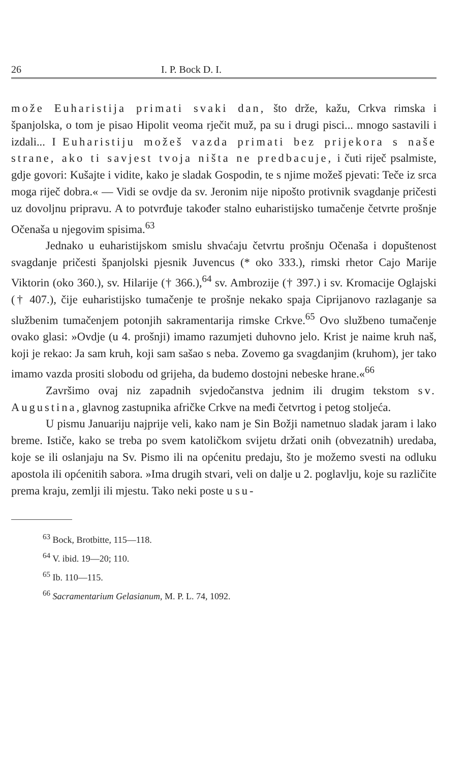26 I. P. Bock D. I.
može Euharistija primati svaki dan, što drže, kažu, Crkva rimska i španjolska, o tom je pisao Hipolit veoma rječit muž, pa su i drugi pisci... mnogo sastavili i izdali... I Euharistiju možeš vazda primati bez prijekora s naše strane, ako ti savjest tvoja ništa ne predbacuje, i čuti riječ psalmiste, gdje govori: Kušajte i vidite, kako je sladak Gospodin, te s njime možeš pjevati: Teče iz srca moga riječ dobra.« — Vidi se ovdje da sv. Jeronim nije nipošto protivnik svagdanje pričesti uz dovoljnu pripravu. A to potvrđuje također stalno euharistijsko tumačenje četvrte prošnje Očenaša u njegovim spisima.<sup>63</sup>
Jednako u euharistijskom smislu shvaćaju četvrtu prošnju Očenaša i dopuštenost svagdanje pričesti španjolski pjesnik Juvencus (* oko 333.), rimski rhetor Cajo Marije Viktorin (oko 360.), sv. Hilarije († 366.),<sup>64</sup> sv. Ambrozije († 397.) i sv. Kromacije Oglajski († 407.), čije euharistijsko tumačenje te prošnje nekako spaja Ciprijanovo razlaganje sa službenim tumačenjem potonjih sakramentarija rimske Crkve.<sup>65</sup> Ovo službeno tumačenje ovako glasi: »Ovdje (u 4. prošnji) imamo razumjeti duhovno jelo. Krist je naime kruh naš, koji je rekao: Ja sam kruh, koji sam sašao s neba. Zovemo ga svagdanjim (kruhom), jer tako imamo vazda prositi slobodu od grijeha, da budemo dostojni nebeske hrane.«<sup>66</sup>
Završimo ovaj niz zapadnih svjedočanstva jednim ili drugim tekstom sv. Augustina, glavnog zastupnika afričke Crkve na međi četvrtog i petog stoljeća.
U pismu Januariju najprije veli, kako nam je Sin Božji nametnuo sladak jaram i lako breme. Ističe, kako se treba po svem katoličkom svijetu držati onih (obvezatnih) uredaba, koje se ili oslanjaju na Sv. Pismo ili na općenitu predaju, što je možemo svesti na odluku apostola ili općenitih sabora. »Ima drugih stvari, veli on dalje u 2. poglavlju, koje su različite prema kraju, zemlji ili mjestu. Tako neki poste u su-
<sup>63</sup> Bock, Brotbitte, 115—118.
<sup>64</sup> V. ibid. 19—20; 110.
<sup>65</sup> Ib. 110—115.
<sup>66</sup> Sacramentarium Gelasianum, M. P. L. 74, 1092.